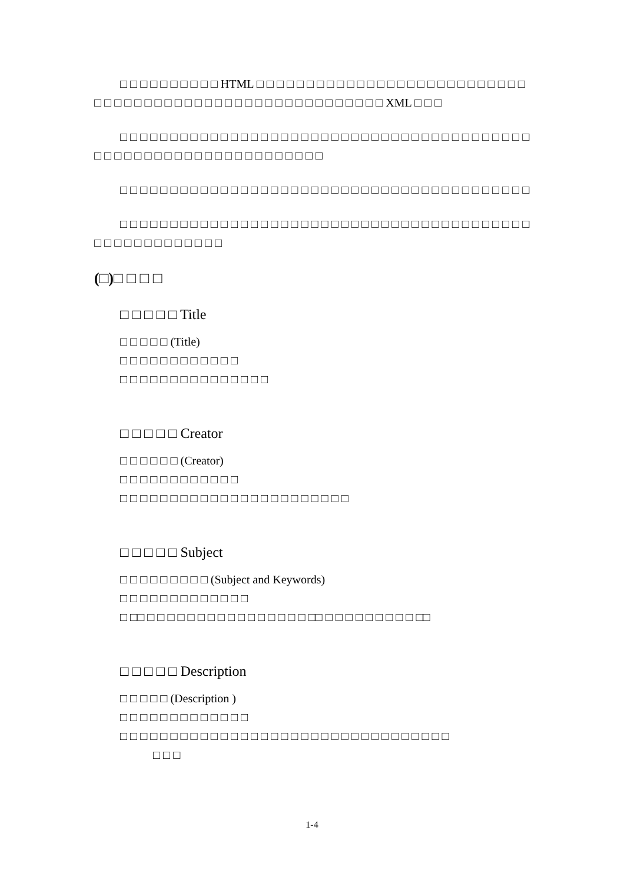□ □ □ □ □ □ □ □ □ □ HTML □ □ □ □ □ □ □ □ □ □ □ □ □ □ □ □ □ □ □ □ □ □ □ □ □ □ □ □ □ □ □ □ □ □ □ □ □ □ □ □ □ □ □ □ □ □ □ □ □ □ □ □ □ □ □ □ XML □ □ □
□ □ □ □ □ □ □ □ □ □ □ □ □ □ □ □ □ □ □ □ □ □ □ □ □ □ □ □ □ □ □ □ □ □ □ □ □ □ □ □ □ □ □ □ □ □ □ □ □ □ □ □ □ □ □ □ □ □ □ □ □ □ □ □
□ □ □ □ □ □ □ □ □ □ □ □ □ □ □ □ □ □ □ □ □ □ □ □ □ □ □ □ □ □ □ □ □ □ □ □ □ □ □ □ □
□ □ □ □ □ □ □ □ □ □ □ □ □ □ □ □ □ □ □ □ □ □ □ □ □ □ □ □ □ □ □ □ □ □ □ □ □ □ □ □ □ □ □ □ □ □ □ □ □ □ □ □ □ □
(□)□ □ □ □
□ □ □ □ □ Title
□ □ □ □ □ (Title)
□ □ □ □ □ □ □ □ □ □ □ □
□ □ □ □ □ □ □ □ □ □ □ □ □ □ □
□ □ □ □ □ Creator
□ □ □ □ □ □ (Creator)
□ □ □ □ □ □ □ □ □ □ □ □
□ □ □ □ □ □ □ □ □ □ □ □ □ □ □ □ □ □ □ □ □ □ □
□ □ □ □ □ Subject
□ □ □ □ □ □ □ □ □ (Subject and Keywords)
□ □ □ □ □ □ □ □ □ □ □ □ □
□ □□ □ □ □ □ □ □ □ □ □ □ □ □ □ □ □ □ □□ □ □ □ □ □ □ □ □ □ □□
□ □ □ □ □ Description
□ □ □ □ □ (Description )
□ □ □ □ □ □ □ □ □ □ □ □ □
□ □ □ □ □ □ □ □ □ □ □ □ □ □ □ □ □ □ □ □ □ □ □ □ □ □ □ □ □ □ □ □ □
□ □ □
1-4